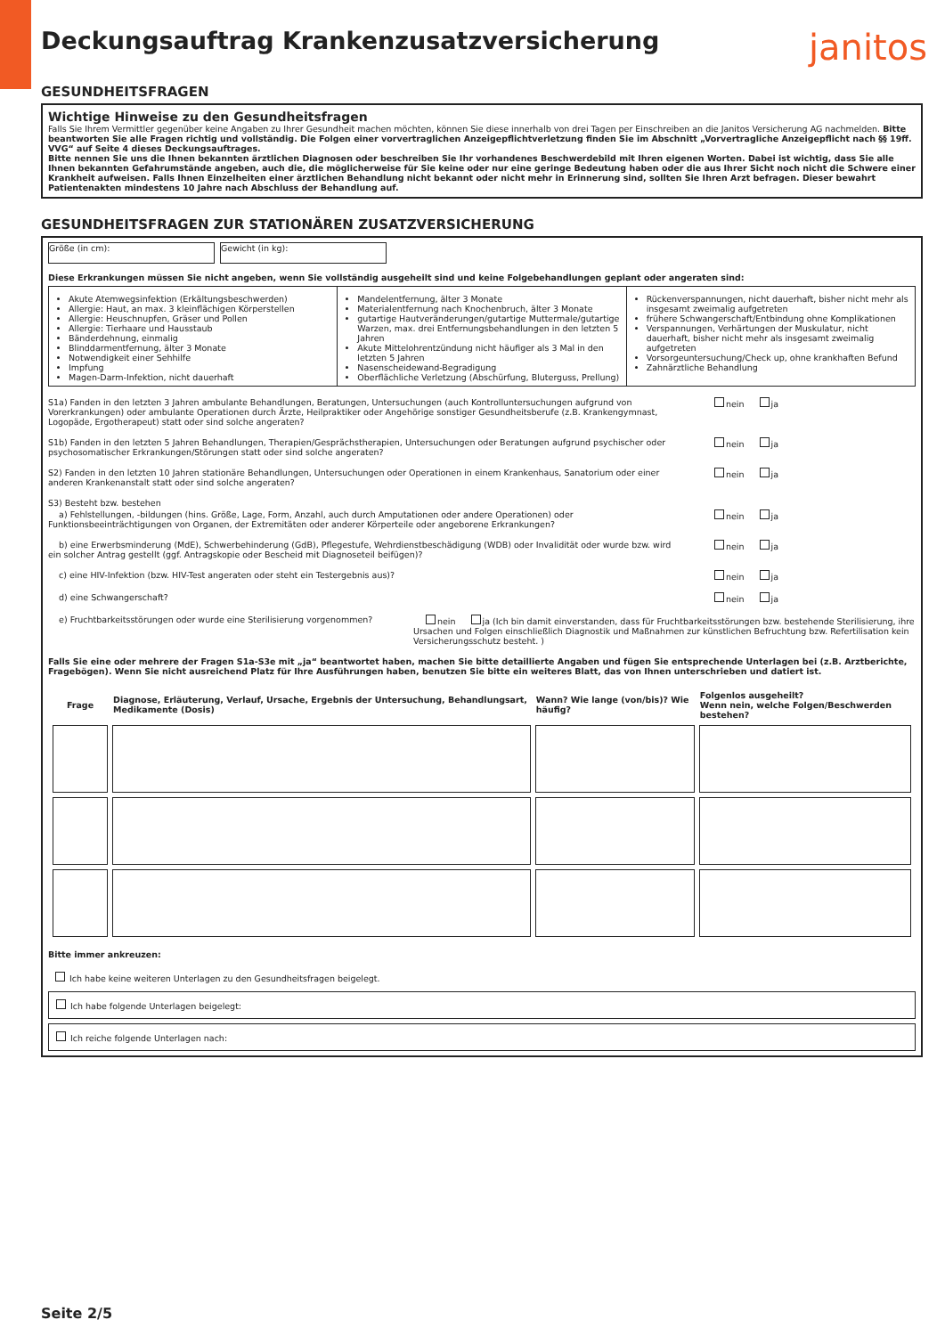Deckungsauftrag Krankenzusatzversicherung
janitos
GESUNDHEITSFRAGEN
Wichtige Hinweise zu den Gesundheitsfragen
Falls Sie Ihrem Vermittler gegenüber keine Angaben zu Ihrer Gesundheit machen möchten, können Sie diese innerhalb von drei Tagen per Einschreiben an die Janitos Versicherung AG nachmelden. Bitte beantworten Sie alle Fragen richtig und vollständig. Die Folgen einer vorvertraglichen Anzeigepflichtverletzung finden Sie im Abschnitt „Vorvertragliche Anzeigepflicht nach §§ 19ff. VVG“ auf Seite 4 dieses Deckungsauftrages.
Bitte nennen Sie uns die Ihnen bekannten ärztlichen Diagnosen oder beschreiben Sie Ihr vorhandenes Beschwerdebild mit Ihren eigenen Worten. Dabei ist wichtig, dass Sie alle Ihnen bekannten Gefahrumstände angeben, auch die, die möglicherweise für Sie keine oder nur eine geringe Bedeutung haben oder die aus Ihrer Sicht noch nicht die Schwere einer Krankheit aufweisen. Falls Ihnen Einzelheiten einer ärztlichen Behandlung nicht bekannt oder nicht mehr in Erinnerung sind, sollten Sie Ihren Arzt befragen. Dieser bewahrt Patientenakten mindestens 10 Jahre nach Abschluss der Behandlung auf.
GESUNDHEITSFRAGEN ZUR STATIONÄREN ZUSATZVERSICHERUNG
Größe (in cm): Gewicht (in kg):
Diese Erkrankungen müssen Sie nicht angeben, wenn Sie vollständig ausgeheilt sind und keine Folgebehandlungen geplant oder angeraten sind:
Akute Atemwegsinfektion (Erkältungsbeschwerden)
Allergie: Haut, an max. 3 kleinflächigen Körperstellen
Allergie: Heuschnupfen, Gräser und Pollen
Allergie: Tierhaare und Hausstaub
Bänderdehnung, einmalig
Blinddarmentfernung, älter 3 Monate
Notwendigkeit einer Sehhilfe
Impfung
Magen-Darm-Infektion, nicht dauerhaft
Mandelentfernung, älter 3 Monate
Materialentfernung nach Knochenbruch, älter 3 Monate
gutartige Hautveränderungen/gutartige Muttermale/gutartige Warzen, max. drei Entfernungsbehandlungen in den letzten 5 Jahren
Akute Mittelohrentzündung nicht häufiger als 3 Mal in den letzten 5 Jahren
Nasenscheidewand-Begradigung
Oberflächliche Verletzung (Abschürfung, Bluterguss, Prellung)
Rückenverspannungen, nicht dauerhaft, bisher nicht mehr als insgesamt zweimalig aufgetreten
frühere Schwangerschaft/Entbindung ohne Komplikationen
Verspannungen, Verhärtungen der Muskulatur, nicht dauerhaft, bisher nicht mehr als insgesamt zweimalig aufgetreten
Vorsorgeuntersuchung/Check up, ohne krankhaften Befund
Zahnärztliche Behandlung
S1a) Fanden in den letzten 3 Jahren ambulante Behandlungen, Beratungen, Untersuchungen (auch Kontrolluntersuchungen aufgrund von Vorerkrankungen) oder ambulante Operationen durch Ärzte, Heilpraktiker oder Angehörige sonstiger Gesundheitsberufe (z.B. Krankengymnast, Logopäde, Ergotherapeut) statt oder sind solche angeraten?
nein ja
S1b) Fanden in den letzten 5 Jahren Behandlungen, Therapien/Gesprächstherapien, Untersuchungen oder Beratungen aufgrund psychischer oder psychosomatischer Erkrankungen/Störungen statt oder sind solche angeraten?
nein ja
S2) Fanden in den letzten 10 Jahren stationäre Behandlungen, Untersuchungen oder Operationen in einem Krankenhaus, Sanatorium oder einer anderen Krankenanstalt statt oder sind solche angeraten?
nein ja
S3) Besteht bzw. bestehen
a) Fehlstellungen, -bildungen (hins. Größe, Lage, Form, Anzahl, auch durch Amputationen oder andere Operationen) oder Funktionsbeeinträchtigungen von Organen, der Extremitäten oder anderer Körperteile oder angeborene Erkrankungen?
nein ja
b) eine Erwerbsminderung (MdE), Schwerbehinderung (GdB), Pflegestufe, Wehrdienstbeschädigung (WDB) oder Invalidität oder wurde bzw. wird ein solcher Antrag gestellt (ggf. Antragskopie oder Bescheid mit Diagnoseteil beifügen)?
nein ja
c) eine HIV-Infektion (bzw. HIV-Test angeraten oder steht ein Testergebnis aus)?
nein ja
d) eine Schwangerschaft? nein ja
e) Fruchtbarkeitsstörungen oder wurde eine Sterilisierung vorgenommen?
nein ja (Ich bin damit einverstanden, dass für Fruchtbarkeitsstörungen bzw. bestehende Sterilisierung, ihre Ursachen und Folgen einschließlich Diagnostik und Maßnahmen zur künstlichen Befruchtung bzw. Refertilisation kein Versicherungsschutz besteht. )
Falls Sie eine oder mehrere der Fragen S1a-S3e mit „ja“ beantwortet haben, machen Sie bitte detaillierte Angaben und fügen Sie entsprechende Unterlagen bei (z.B. Arztberichte, Fragebögen). Wenn Sie nicht ausreichend Platz für Ihre Ausführungen haben, benutzen Sie bitte ein weiteres Blatt, das von Ihnen unterschrieben und datiert ist.
| Frage | Diagnose, Erläuterung, Verlauf, Ursache, Ergebnis der Untersuchung, Behandlungsart, Medikamente (Dosis) | Wann? Wie lange (von/bis)? Wie häufig? | Folgenlos ausgeheilt? Wenn nein, welche Folgen/Beschwerden bestehen? |
| --- | --- | --- | --- |
Bitte immer ankreuzen:
Ich habe keine weiteren Unterlagen zu den Gesundheitsfragen beigelegt.
Ich habe folgende Unterlagen beigelegt:
Ich reiche folgende Unterlagen nach:
Seite 2/5